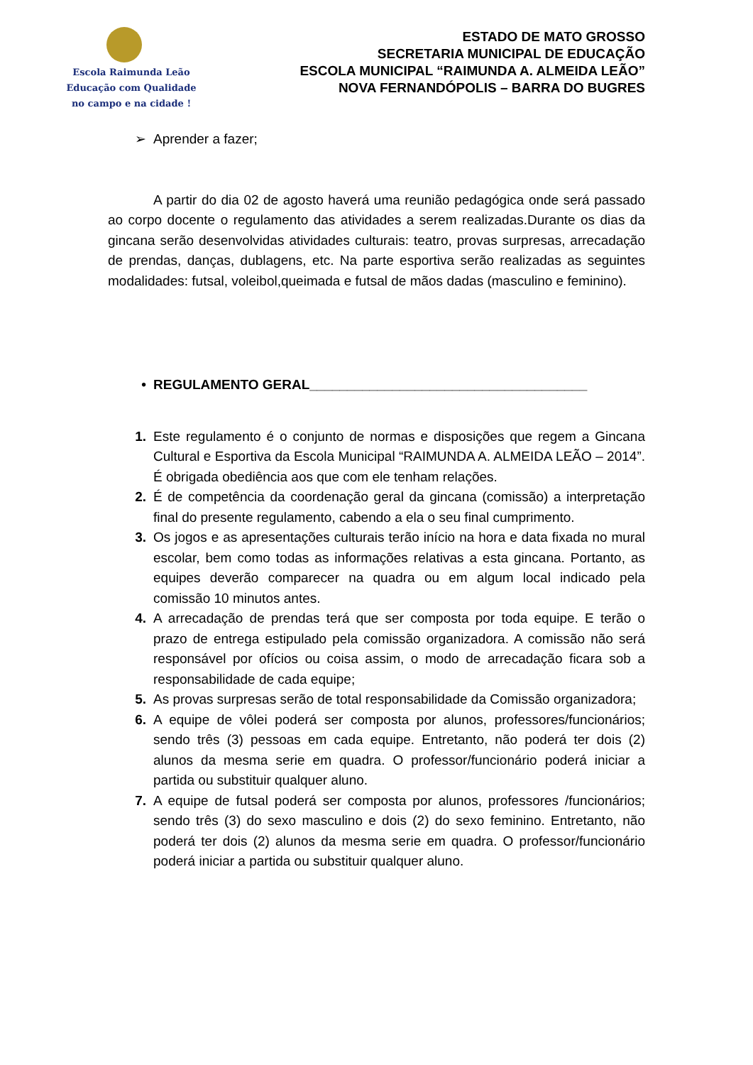Escola Raimunda Leão
Educação com Qualidade
no campo e na cidade !
ESTADO DE MATO GROSSO
SECRETARIA MUNICIPAL DE EDUCAÇÃO
ESCOLA MUNICIPAL “RAIMUNDA A. ALMEIDA LEÃO”
NOVA FERNANDÓPOLIS – BARRA DO BUGRES
➢ Aprender a fazer;
A partir do dia 02 de agosto haverá uma reunião pedagógica onde será passado ao corpo docente o regulamento das atividades a serem realizadas.Durante os dias da gincana serão desenvolvidas atividades culturais: teatro, provas surpresas, arrecadação de prendas, danças, dublagens, etc. Na parte esportiva serão realizadas as seguintes modalidades: futsal, voleibol,queimada e futsal de mãos dadas (masculino e feminino).
• REGULAMENTO GERAL_____________________________________
1. Este regulamento é o conjunto de normas e disposições que regem a Gincana Cultural e Esportiva da Escola Municipal “RAIMUNDA A. ALMEIDA LEÃO – 2014”. É obrigada obediência aos que com ele tenham relações.
2. É de competência da coordenação geral da gincana (comissão) a interpretação final do presente regulamento, cabendo a ela o seu final cumprimento.
3. Os jogos e as apresentações culturais terão início na hora e data fixada no mural escolar, bem como todas as informações relativas a esta gincana. Portanto, as equipes deverão comparecer na quadra ou em algum local indicado pela comissão 10 minutos antes.
4. A arrecadação de prendas terá que ser composta por toda equipe. E terão o prazo de entrega estipulado pela comissão organizadora. A comissão não será responsável por ofícios ou coisa assim, o modo de arrecadação ficara sob a responsabilidade de cada equipe;
5. As provas surpresas serão de total responsabilidade da Comissão organizadora;
6. A equipe de vôlei poderá ser composta por alunos, professores/funcionários; sendo três (3) pessoas em cada equipe. Entretanto, não poderá ter dois (2) alunos da mesma serie em quadra. O professor/funcionário poderá iniciar a partida ou substituir qualquer aluno.
7. A equipe de futsal poderá ser composta por alunos, professores /funcionários; sendo três (3) do sexo masculino e dois (2) do sexo feminino. Entretanto, não poderá ter dois (2) alunos da mesma serie em quadra. O professor/funcionário poderá iniciar a partida ou substituir qualquer aluno.